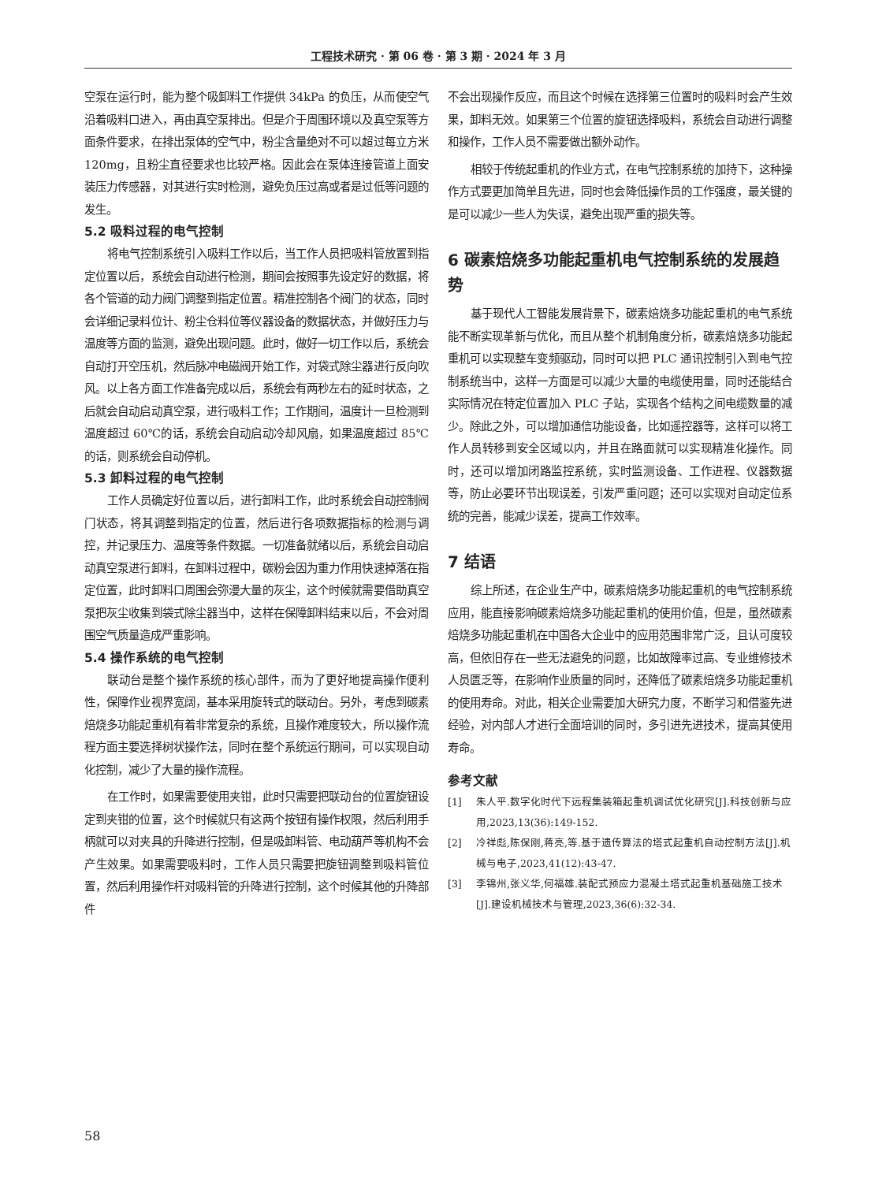工程技术研究 · 第 06 卷 · 第 3 期 · 2024 年 3 月
空泵在运行时，能为整个吸卸料工作提供 34kPa 的负压，从而使空气沿着吸料口进入，再由真空泵排出。但是介于周围环境以及真空泵等方面条件要求，在排出泵体的空气中，粉尘含量绝对不可以超过每立方米 120mg，且粉尘直径要求也比较严格。因此会在泵体连接管道上面安装压力传感器，对其进行实时检测，避免负压过高或者是过低等问题的发生。
5.2 吸料过程的电气控制
将电气控制系统引入吸料工作以后，当工作人员把吸料管放置到指定位置以后，系统会自动进行检测，期间会按照事先设定好的数据，将各个管道的动力阀门调整到指定位置。精准控制各个阀门的状态，同时会详细记录料位计、粉尘仓料位等仪器设备的数据状态，并做好压力与温度等方面的监测，避免出现问题。此时，做好一切工作以后，系统会自动打开空压机，然后脉冲电磁阀开始工作，对袋式除尘器进行反向吹风。以上各方面工作准备完成以后，系统会有两秒左右的延时状态，之后就会自动启动真空泵，进行吸料工作；工作期间，温度计一旦检测到温度超过 60℃的话，系统会自动启动冷却风扇，如果温度超过 85℃的话，则系统会自动停机。
5.3 卸料过程的电气控制
工作人员确定好位置以后，进行卸料工作，此时系统会自动控制阀门状态，将其调整到指定的位置，然后进行各项数据指标的检测与调控，并记录压力、温度等条件数据。一切准备就绪以后，系统会自动启动真空泵进行卸料，在卸料过程中，碳粉会因为重力作用快速掉落在指定位置，此时卸料口周围会弥漫大量的灰尘，这个时候就需要借助真空泵把灰尘收集到袋式除尘器当中，这样在保障卸料结束以后，不会对周围空气质量造成严重影响。
5.4 操作系统的电气控制
联动台是整个操作系统的核心部件，而为了更好地提高操作便利性，保障作业视界宽阔，基本采用旋转式的联动台。另外，考虑到碳素焙烧多功能起重机有着非常复杂的系统，且操作难度较大，所以操作流程方面主要选择树状操作法，同时在整个系统运行期间，可以实现自动化控制，减少了大量的操作流程。
在工作时，如果需要使用夹钳，此时只需要把联动台的位置旋钮设定到夹钳的位置，这个时候就只有这两个按钮有操作权限，然后利用手柄就可以对夹具的升降进行控制，但是吸卸料管、电动葫芦等机构不会产生效果。如果需要吸料时，工作人员只需要把旋钮调整到吸料管位置，然后利用操作杆对吸料管的升降进行控制，这个时候其他的升降部件
不会出现操作反应，而且这个时候在选择第三位置时的吸料时会产生效果，卸料无效。如果第三个位置的旋钮选择吸料，系统会自动进行调整和操作，工作人员不需要做出额外动作。
相较于传统起重机的作业方式，在电气控制系统的加持下，这种操作方式要更加简单且先进，同时也会降低操作员的工作强度，最关键的是可以减少一些人为失误，避免出现严重的损失等。
6 碳素焙烧多功能起重机电气控制系统的发展趋势
基于现代人工智能发展背景下，碳素焙烧多功能起重机的电气系统能不断实现革新与优化，而且从整个机制角度分析，碳素焙烧多功能起重机可以实现整车变频驱动，同时可以把 PLC 通讯控制引入到电气控制系统当中，这样一方面是可以减少大量的电缆使用量，同时还能结合实际情况在特定位置加入 PLC 子站，实现各个结构之间电缆数量的减少。除此之外，可以增加通信功能设备，比如遥控器等，这样可以将工作人员转移到安全区域以内，并且在路面就可以实现精准化操作。同时，还可以增加闭路监控系统，实时监测设备、工作进程、仪器数据等，防止必要环节出现误差，引发严重问题；还可以实现对自动定位系统的完善，能减少误差，提高工作效率。
7 结语
综上所述，在企业生产中，碳素焙烧多功能起重机的电气控制系统应用，能直接影响碳素焙烧多功能起重机的使用价值，但是，虽然碳素焙烧多功能起重机在中国各大企业中的应用范围非常广泛，且认可度较高，但依旧存在一些无法避免的问题，比如故障率过高、专业维修技术人员匮乏等，在影响作业质量的同时，还降低了碳素焙烧多功能起重机的使用寿命。对此，相关企业需要加大研究力度，不断学习和借鉴先进经验，对内部人才进行全面培训的同时，多引进先进技术，提高其使用寿命。
参考文献
[1] 朱人平.数字化时代下远程集装箱起重机调试优化研究[J].科技创新与应用,2023,13(36):149-152.
[2] 冷祥彪,陈保刚,蒋亮,等.基于遗传算法的塔式起重机自动控制方法[J].机械与电子,2023,41(12):43-47.
[3] 李锦州,张义华,何福雄.装配式预应力混凝土塔式起重机基础施工技术[J].建设机械技术与管理,2023,36(6):32-34.
58